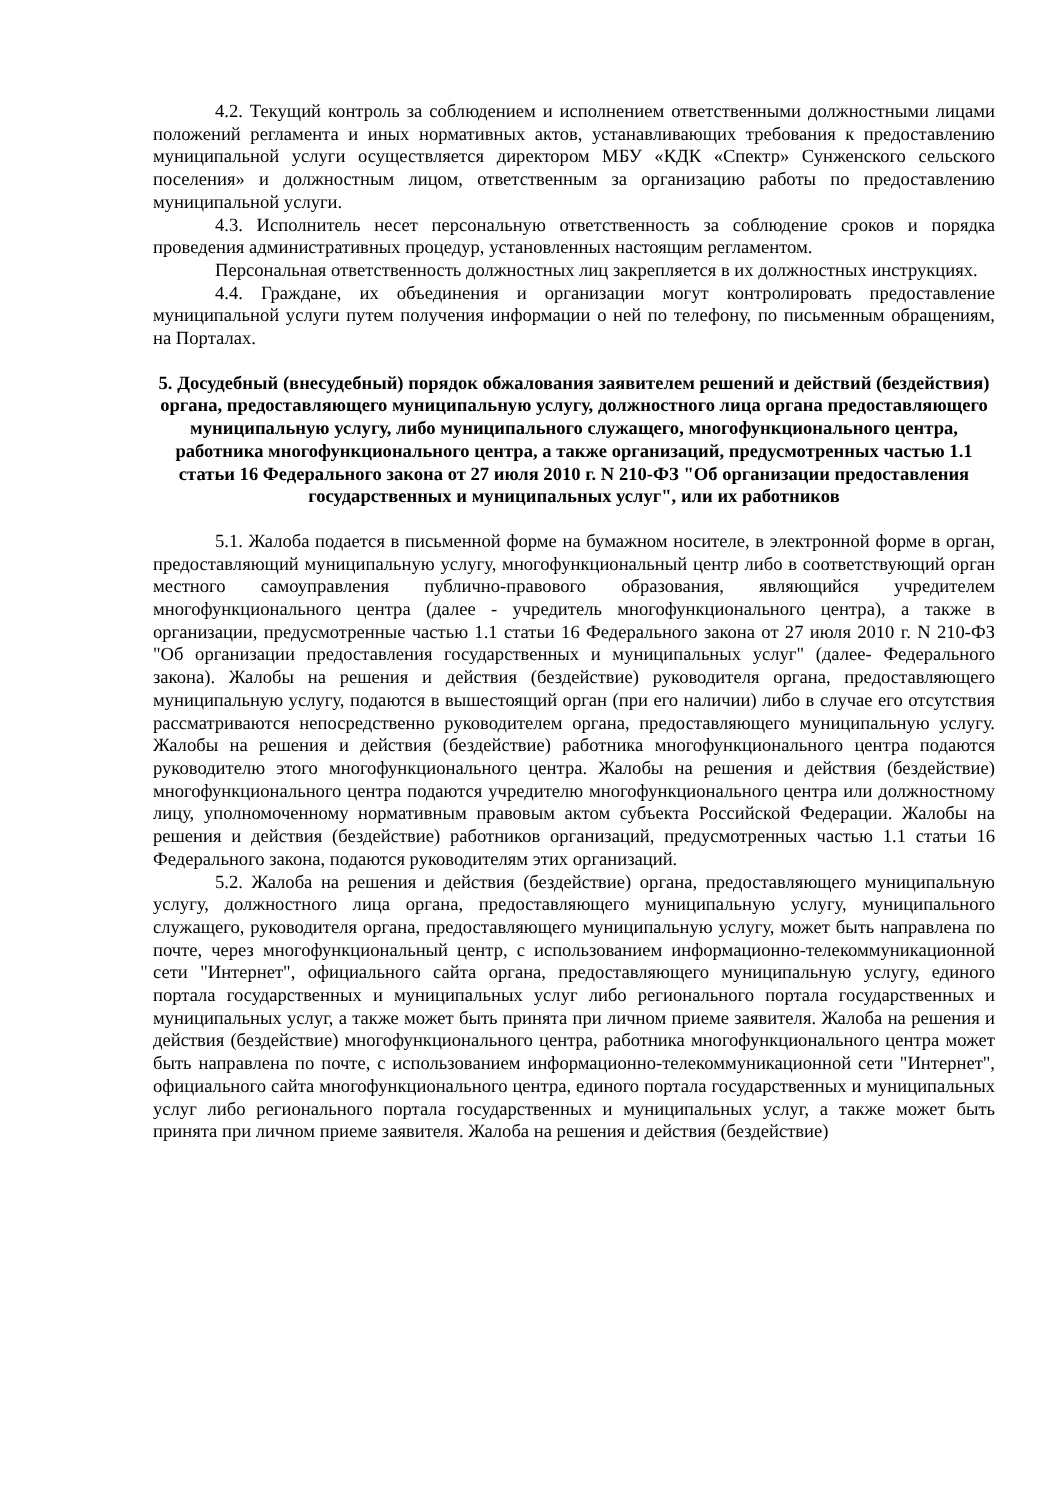4.2. Текущий контроль за соблюдением и исполнением ответственными должностными лицами положений регламента и иных нормативных актов, устанавливающих требования к предоставлению муниципальной услуги осуществляется директором МБУ «КДК «Спектр» Сунженского сельского поселения» и должностным лицом, ответственным за организацию работы по предоставлению муниципальной услуги.
4.3. Исполнитель несет персональную ответственность за соблюдение сроков и порядка проведения административных процедур, установленных настоящим регламентом.
Персональная ответственность должностных лиц закрепляется в их должностных инструкциях.
4.4. Граждане, их объединения и организации могут контролировать предоставление муниципальной услуги путем получения информации о ней по телефону, по письменным обращениям, на Порталах.
5. Досудебный (внесудебный) порядок обжалования заявителем решений и действий (бездействия) органа, предоставляющего муниципальную услугу, должностного лица органа предоставляющего муниципальную услугу, либо муниципального служащего, многофункционального центра, работника многофункционального центра, а также организаций, предусмотренных частью 1.1 статьи 16 Федерального закона от 27 июля 2010 г. N 210-ФЗ "Об организации предоставления государственных и муниципальных услуг", или их работников
5.1. Жалоба подается в письменной форме на бумажном носителе, в электронной форме в орган, предоставляющий муниципальную услугу, многофункциональный центр либо в соответствующий орган местного самоуправления публично-правового образования, являющийся учредителем многофункционального центра (далее - учредитель многофункционального центра), а также в организации, предусмотренные частью 1.1 статьи 16 Федерального закона от 27 июля 2010 г. N 210-ФЗ "Об организации предоставления государственных и муниципальных услуг" (далее- Федерального закона). Жалобы на решения и действия (бездействие) руководителя органа, предоставляющего муниципальную услугу, подаются в вышестоящий орган (при его наличии) либо в случае его отсутствия рассматриваются непосредственно руководителем органа, предоставляющего муниципальную услугу. Жалобы на решения и действия (бездействие) работника многофункционального центра подаются руководителю этого многофункционального центра. Жалобы на решения и действия (бездействие) многофункционального центра подаются учредителю многофункционального центра или должностному лицу, уполномоченному нормативным правовым актом субъекта Российской Федерации. Жалобы на решения и действия (бездействие) работников организаций, предусмотренных частью 1.1 статьи 16 Федерального закона, подаются руководителям этих организаций.
5.2. Жалоба на решения и действия (бездействие) органа, предоставляющего муниципальную услугу, должностного лица органа, предоставляющего муниципальную услугу, муниципального служащего, руководителя органа, предоставляющего муниципальную услугу, может быть направлена по почте, через многофункциональный центр, с использованием информационно-телекоммуникационной сети "Интернет", официального сайта органа, предоставляющего муниципальную услугу, единого портала государственных и муниципальных услуг либо регионального портала государственных и муниципальных услуг, а также может быть принята при личном приеме заявителя. Жалоба на решения и действия (бездействие) многофункционального центра, работника многофункционального центра может быть направлена по почте, с использованием информационно-телекоммуникационной сети "Интернет", официального сайта многофункционального центра, единого портала государственных и муниципальных услуг либо регионального портала государственных и муниципальных услуг, а также может быть принята при личном приеме заявителя. Жалоба на решения и действия (бездействие)